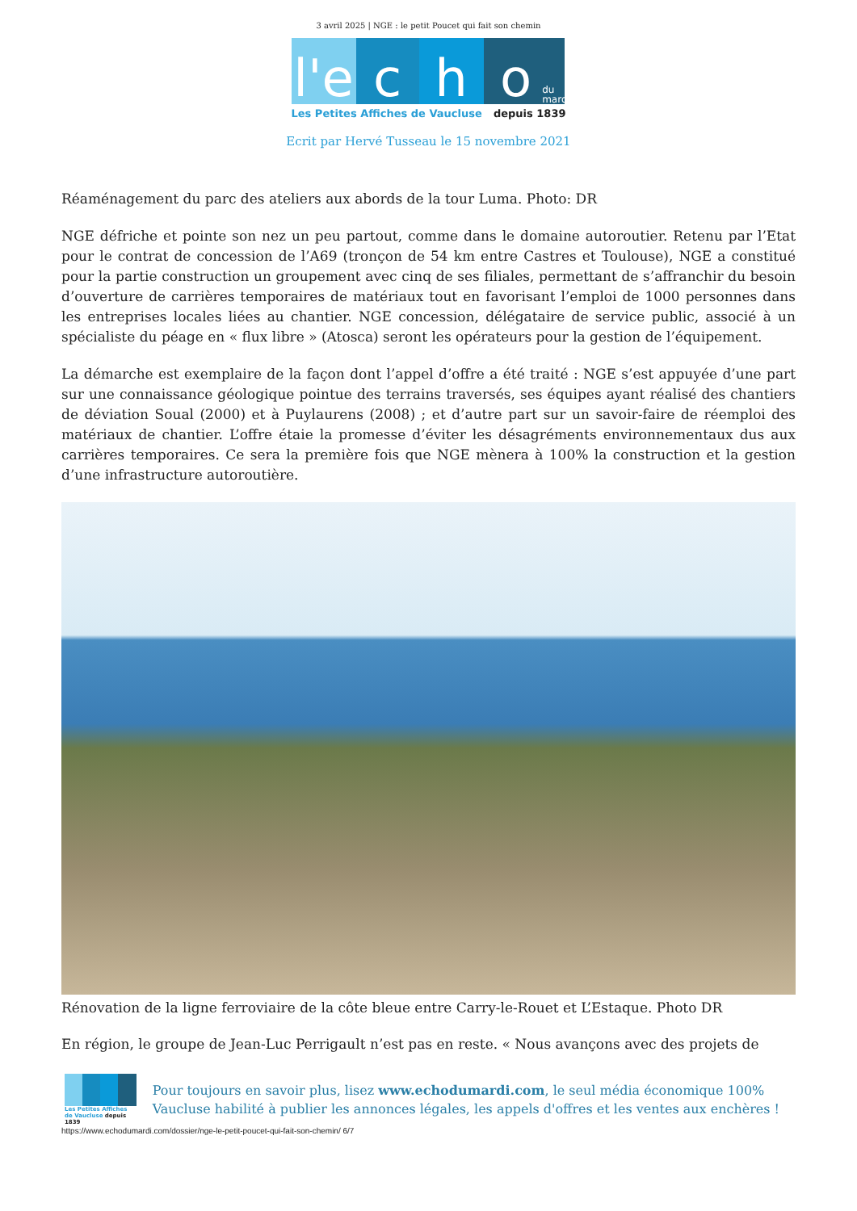3 avril 2025 | NGE : le petit Poucet qui fait son chemin
l'e
c h o
du mardi
Les Petites Affiches de Vaucluse depuis 1839
Ecrit par Hervé Tusseau le 15 novembre 2021
Réaménagement du parc des ateliers aux abords de la tour Luma. Photo: DR
NGE défriche et pointe son nez un peu partout, comme dans le domaine autoroutier. Retenu par l’Etat pour le contrat de concession de l’A69 (tronçon de 54 km entre Castres et Toulouse), NGE a constitué pour la partie construction un groupement avec cinq de ses filiales, permettant de s’affranchir du besoin d’ouverture de carrières temporaires de matériaux tout en favorisant l’emploi de 1000 personnes dans les entreprises locales liées au chantier. NGE concession, délégataire de service public, associé à un spécialiste du péage en « flux libre » (Atosca) seront les opérateurs pour la gestion de l’équipement.
La démarche est exemplaire de la façon dont l’appel d’offre a été traité : NGE s’est appuyée d’une part sur une connaissance géologique pointue des terrains traversés, ses équipes ayant réalisé des chantiers de déviation Soual (2000) et à Puylaurens (2008) ; et d’autre part sur un savoir-faire de réemploi des matériaux de chantier. L’offre étaie la promesse d’éviter les désagréments environnementaux dus aux carrières temporaires. Ce sera la première fois que NGE mènera à 100% la construction et la gestion d’une infrastructure autoroutière.
Rénovation de la ligne ferroviaire de la côte bleue entre Carry-le-Rouet et L’Estaque. Photo DR
En région, le groupe de Jean-Luc Perrigault n’est pas en reste. « Nous avançons avec des projets de
Les Petites Affiches de Vaucluse depuis 1839
Pour toujours en savoir plus, lisez www.echodumardi.com, le seul média économique 100% Vaucluse habilité à publier les annonces légales, les appels d'offres et les ventes aux enchères !
https://www.echodumardi.com/dossier/nge-le-petit-poucet-qui-fait-son-chemin/ 6/7